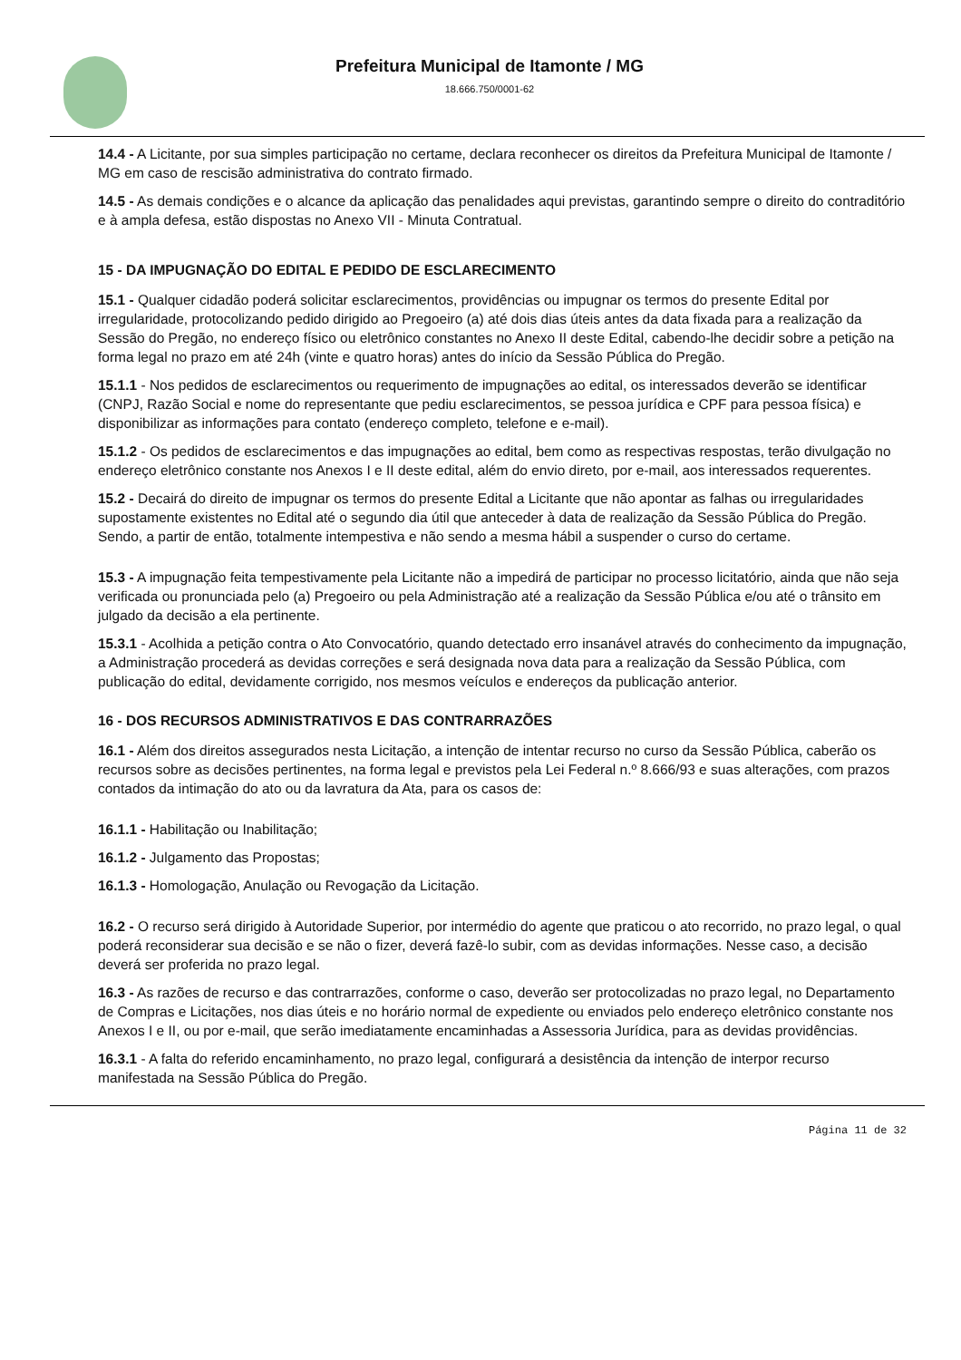Prefeitura Municipal de Itamonte / MG
18.666.750/0001-62
14.4 - A Licitante, por sua simples participação no certame, declara reconhecer os direitos da Prefeitura Municipal de Itamonte / MG em caso de rescisão administrativa do contrato firmado.
14.5 - As demais condições e o alcance da aplicação das penalidades aqui previstas, garantindo sempre o direito do contraditório e à ampla defesa, estão dispostas no Anexo VII - Minuta Contratual.
15 - DA IMPUGNAÇÃO DO EDITAL E PEDIDO DE ESCLARECIMENTO
15.1 - Qualquer cidadão poderá solicitar esclarecimentos, providências ou impugnar os termos do presente Edital por irregularidade, protocolizando pedido dirigido ao Pregoeiro (a) até dois dias úteis antes da data fixada para a realização da Sessão do Pregão, no endereço físico ou eletrônico constantes no Anexo II deste Edital, cabendo-lhe decidir sobre a petição na forma legal no prazo em até 24h (vinte e quatro horas) antes do início da Sessão Pública do Pregão.
15.1.1 - Nos pedidos de esclarecimentos ou requerimento de impugnações ao edital, os interessados deverão se identificar (CNPJ, Razão Social e nome do representante que pediu esclarecimentos, se pessoa jurídica e CPF para pessoa física) e disponibilizar as informações para contato (endereço completo, telefone e e-mail).
15.1.2 - Os pedidos de esclarecimentos e das impugnações ao edital, bem como as respectivas respostas, terão divulgação no endereço eletrônico constante nos Anexos I e II deste edital, além do envio direto, por e-mail, aos interessados requerentes.
15.2 - Decairá do direito de impugnar os termos do presente Edital a Licitante que não apontar as falhas ou irregularidades supostamente existentes no Edital até o segundo dia útil que anteceder à data de realização da Sessão Pública do Pregão. Sendo, a partir de então, totalmente intempestiva e não sendo a mesma hábil a suspender o curso do certame.
15.3 - A impugnação feita tempestivamente pela Licitante não a impedirá de participar no processo licitatório, ainda que não seja verificada ou pronunciada pelo (a) Pregoeiro ou pela Administração até a realização da Sessão Pública e/ou até o trânsito em julgado da decisão a ela pertinente.
15.3.1 - Acolhida a petição contra o Ato Convocatório, quando detectado erro insanável através do conhecimento da impugnação, a Administração procederá as devidas correções e será designada nova data para a realização da Sessão Pública, com publicação do edital, devidamente corrigido, nos mesmos veículos e endereços da publicação anterior.
16 - DOS RECURSOS ADMINISTRATIVOS E DAS CONTRARRAZÕES
16.1 - Além dos direitos assegurados nesta Licitação, a intenção de intentar recurso no curso da Sessão Pública, caberão os recursos sobre as decisões pertinentes, na forma legal e previstos pela Lei Federal n.º 8.666/93 e suas alterações, com prazos contados da intimação do ato ou da lavratura da Ata, para os casos de:
16.1.1 - Habilitação ou Inabilitação;
16.1.2 - Julgamento das Propostas;
16.1.3 - Homologação, Anulação ou Revogação da Licitação.
16.2 - O recurso será dirigido à Autoridade Superior, por intermédio do agente que praticou o ato recorrido, no prazo legal, o qual poderá reconsiderar sua decisão e se não o fizer, deverá fazê-lo subir, com as devidas informações. Nesse caso, a decisão deverá ser proferida no prazo legal.
16.3 - As razões de recurso e das contrarrazões, conforme o caso, deverão ser protocolizadas no prazo legal, no Departamento de Compras e Licitações, nos dias úteis e no horário normal de expediente ou enviados pelo endereço eletrônico constante nos Anexos I e II, ou por e-mail, que serão imediatamente encaminhadas a Assessoria Jurídica, para as devidas providências.
16.3.1 - A falta do referido encaminhamento, no prazo legal, configurará a desistência da intenção de interpor recurso manifestada na Sessão Pública do Pregão.
Página 11 de 32